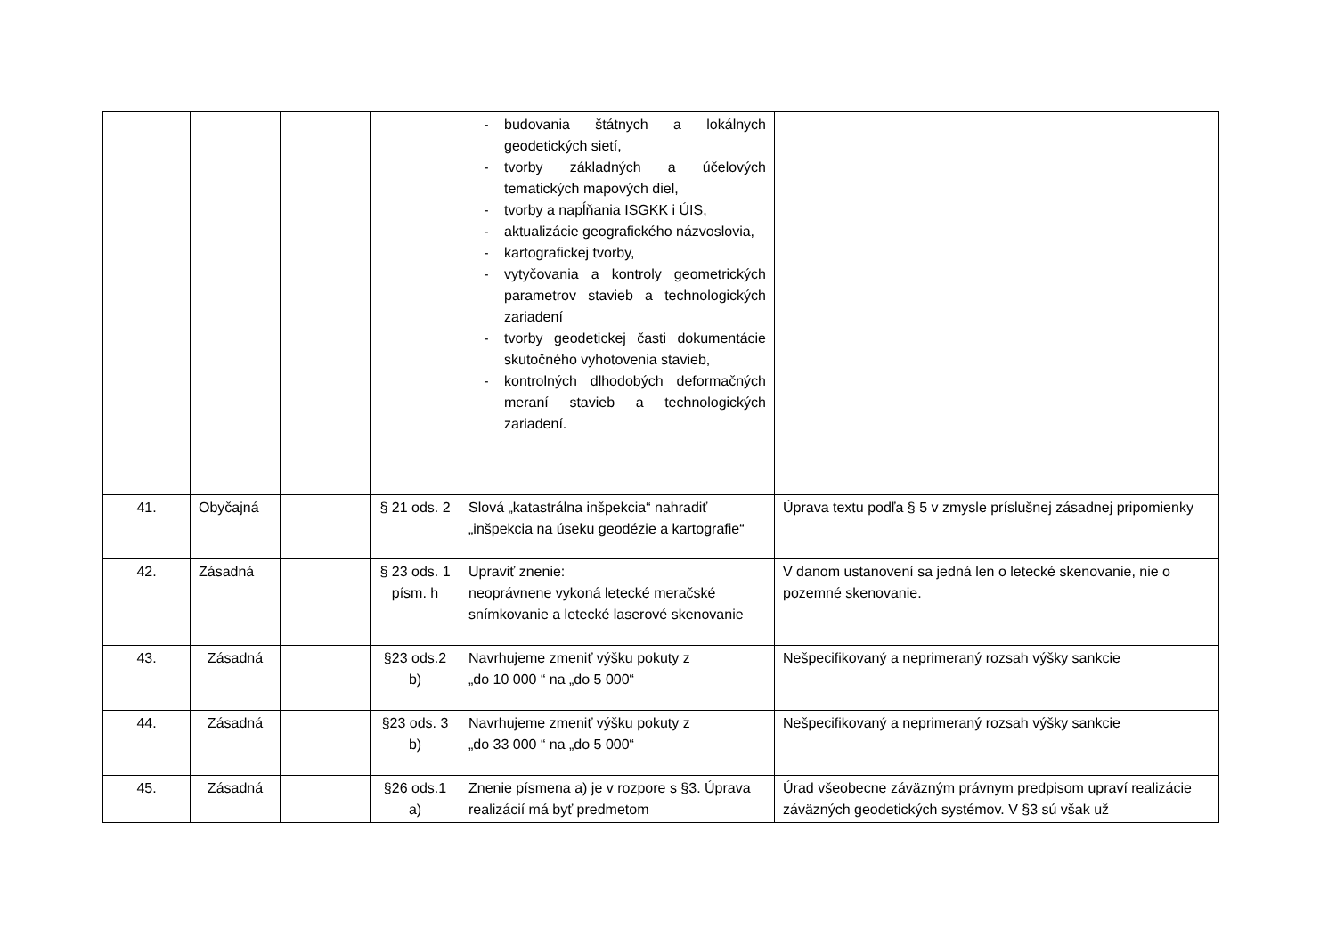| | | | | - budovania štátnych a lokálnych geodetických sietí, - tvorby základných a účelových tematických mapových diel, - tvorby a napĺňania ISGKK i ÚIS, - aktualizácie geografického názvoslovia, - kartografickej tvorby, - vytyčovania a kontroly geometrických parametrov stavieb a technologických zariadení - tvorby geodetickej časti dokumentácie skutočného vyhotovenia stavieb, - kontrolných dlhodobých deformačných meraní stavieb a technologických zariadení. | |
| 41. | Obyčajná | | § 21 ods. 2 | Slová „katastrálna inšpekcia“ nahradiť „inšpekcia na úseku geodézie a kartografie“ | Úprava textu podľa § 5 v zmysle príslušnej zásadnej pripomienky |
| 42. | Zásadná | | § 23 ods. 1 písm. h | Upraviť znenie: neoprávnene vykoná letecké meračské snímkovanie a letecké laserové skenovanie | V danom ustanovení sa jedná len o letecké skenovanie, nie o pozemné skenovanie. |
| 43. | Zásadná | | §23 ods.2 b) | Navrhujeme zmeniť výšku pokuty z „do 10 000 “ na „do 5 000“ | Nešpecifikovaný a neprimeraný rozsah výšky sankcie |
| 44. | Zásadná | | §23 ods. 3 b) | Navrhujeme zmeniť výšku pokuty z „do 33 000 “ na „do 5 000“ | Nešpecifikovaný a neprimeraný rozsah výšky sankcie |
| 45. | Zásadná | | §26 ods.1 a) | Znenie písmena a) je v rozpore s §3. Úprava realizácií má byť predmetom | Úrad všeobecne záväzným právnym predpisom upraví realizácie záväzných geodetických systémov. V §3 sú však už |